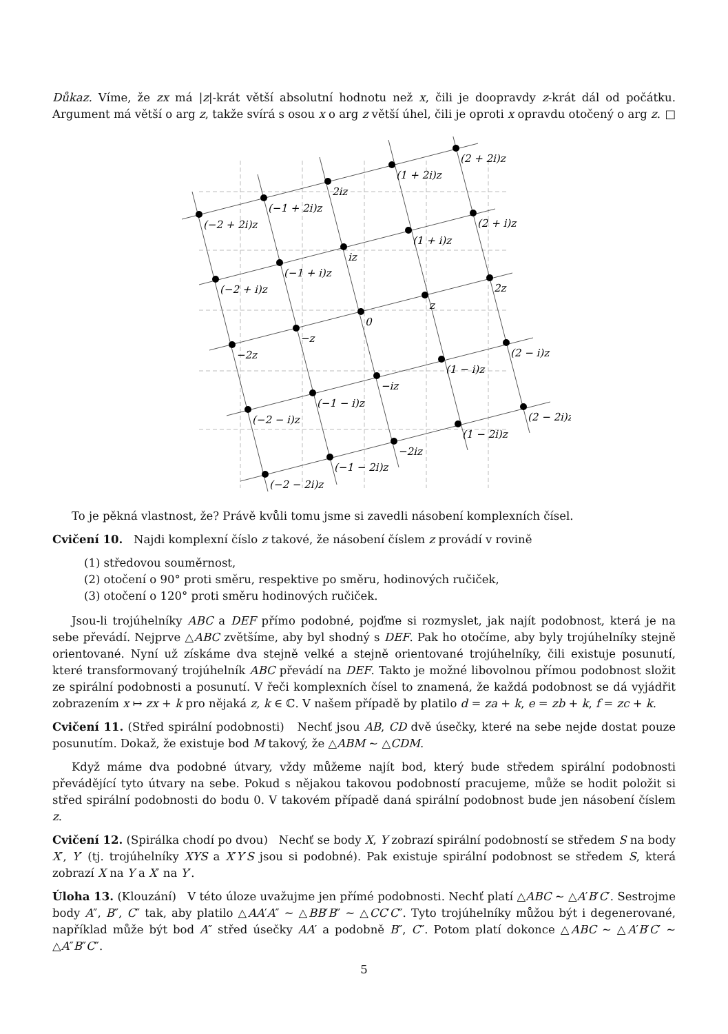Důkaz. Víme, že zx má |z|-krát větší absolutní hodnotu než x, čili je doopravdy z-krát dál od počátku. Argument má větší o arg z, takže svírá s osou x o arg z větší úhel, čili je oproti x opravdu otočený o arg z. □
(−2 + 2i)z
(−1 + 2i)z
2iz
(1 + 2i)z
(2 + 2i)z
(−2 + i)z
(−1 + i)z
iz
(1 + i)z
(2 + i)z
−2z
−z
0
z
2z
(−2 − i)z
(−1 − i)z
−iz
(1 − i)z
(2 − i)z
(−2 − 2i)z
(−1 − 2i)z
−2iz
(1 − 2i)z
(2 − 2i)z
To je pěkná vlastnost, že? Právě kvůli tomu jsme si zavedli násobení komplexních čísel.
Cvičení 10. Najdi komplexní číslo z takové, že násobení číslem z provádí v rovině
(1) středovou souměrnost,
(2) otočení o 90° proti směru, respektive po směru, hodinových ručiček,
(3) otočení o 120° proti směru hodinových ručiček.
Jsou-li trojúhelníky ABC a DEF přímo podobné, pojďme si rozmyslet, jak najít podobnost, která je na sebe převádí. Nejprve △ABC zvětšíme, aby byl shodný s DEF. Pak ho otočíme, aby byly trojúhelníky stejně orientované. Nyní už získáme dva stejně velké a stejně orientované trojúhelníky, čili existuje posunutí, které transformovaný trojúhelník ABC převádí na DEF. Takto je možné libovolnou přímou podobnost složit ze spirální podobnosti a posunutí. V řeči komplexních čísel to znamená, že každá podobnost se dá vyjádřit zobrazením x ↦ zx + k pro nějaká z, k ∈ ℂ. V našem případě by platilo d = za + k, e = zb + k, f = zc + k.
Cvičení 11. (Střed spirální podobnosti) Nechť jsou AB, CD dvě úsečky, které na sebe nejde dostat pouze posunutím. Dokaž, že existuje bod M takový, že △ABM ∼ △CDM.
Když máme dva podobné útvary, vždy můžeme najít bod, který bude středem spirální podobnosti převádějící tyto útvary na sebe. Pokud s nějakou takovou podobností pracujeme, může se hodit položit si střed spirální podobnosti do bodu 0. V takovém případě daná spirální podobnost bude jen násobení číslem z.
Cvičení 12. (Spirálka chodí po dvou) Nechť se body X, Y zobrazí spirální podobností se středem S na body X′, Y′ (tj. trojúhelníky XYS a X′Y′S jsou si podobné). Pak existuje spirální podobnost se středem S, která zobrazí X na Y a X′ na Y′.
Úloha 13. (Klouzání) V této úloze uvažujme jen přímé podobnosti. Nechť platí △ABC ∼ △A′B′C′. Sestrojme body A″, B″, C″ tak, aby platilo △AA′A″ ∼ △BB′B″ ∼ △CC′C″. Tyto trojúhelníky můžou být i degenerované, například může být bod A″ střed úsečky AA′ a podobně B″, C″. Potom platí dokonce △ABC ∼ △A′B′C′ ∼ △A″B″C″.
5